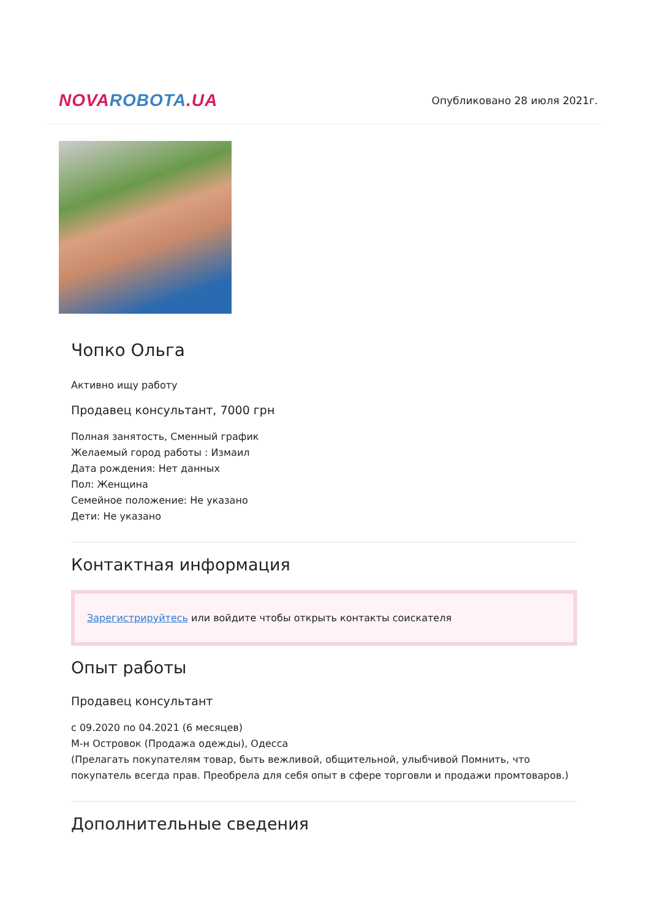NOVA ROBOTA.UA
Опубликовано 28 июля 2021г.
Чопко Ольга
Активно ищу работу
Продавец консультант, 7000 грн
Полная занятость, Сменный график
Желаемый город работы : Измаил
Дата рождения: Нет данных
Пол: Женщина
Семейное положение: Не указано
Дети: Не указано
Контактная информация
Зарегистрируйтесь или войдите чтобы открыть контакты соискателя
Опыт работы
Продавец консультант
с 09.2020 по 04.2021 (6 месяцев)
М-н Островок (Продажа одежды), Одесса
(Прелагать покупателям товар, быть вежливой, общительной, улыбчивой Помнить, что покупатель всегда прав. Преобрела для себя опыт в сфере торговли и продажи промтоваров.)
Дополнительные сведения